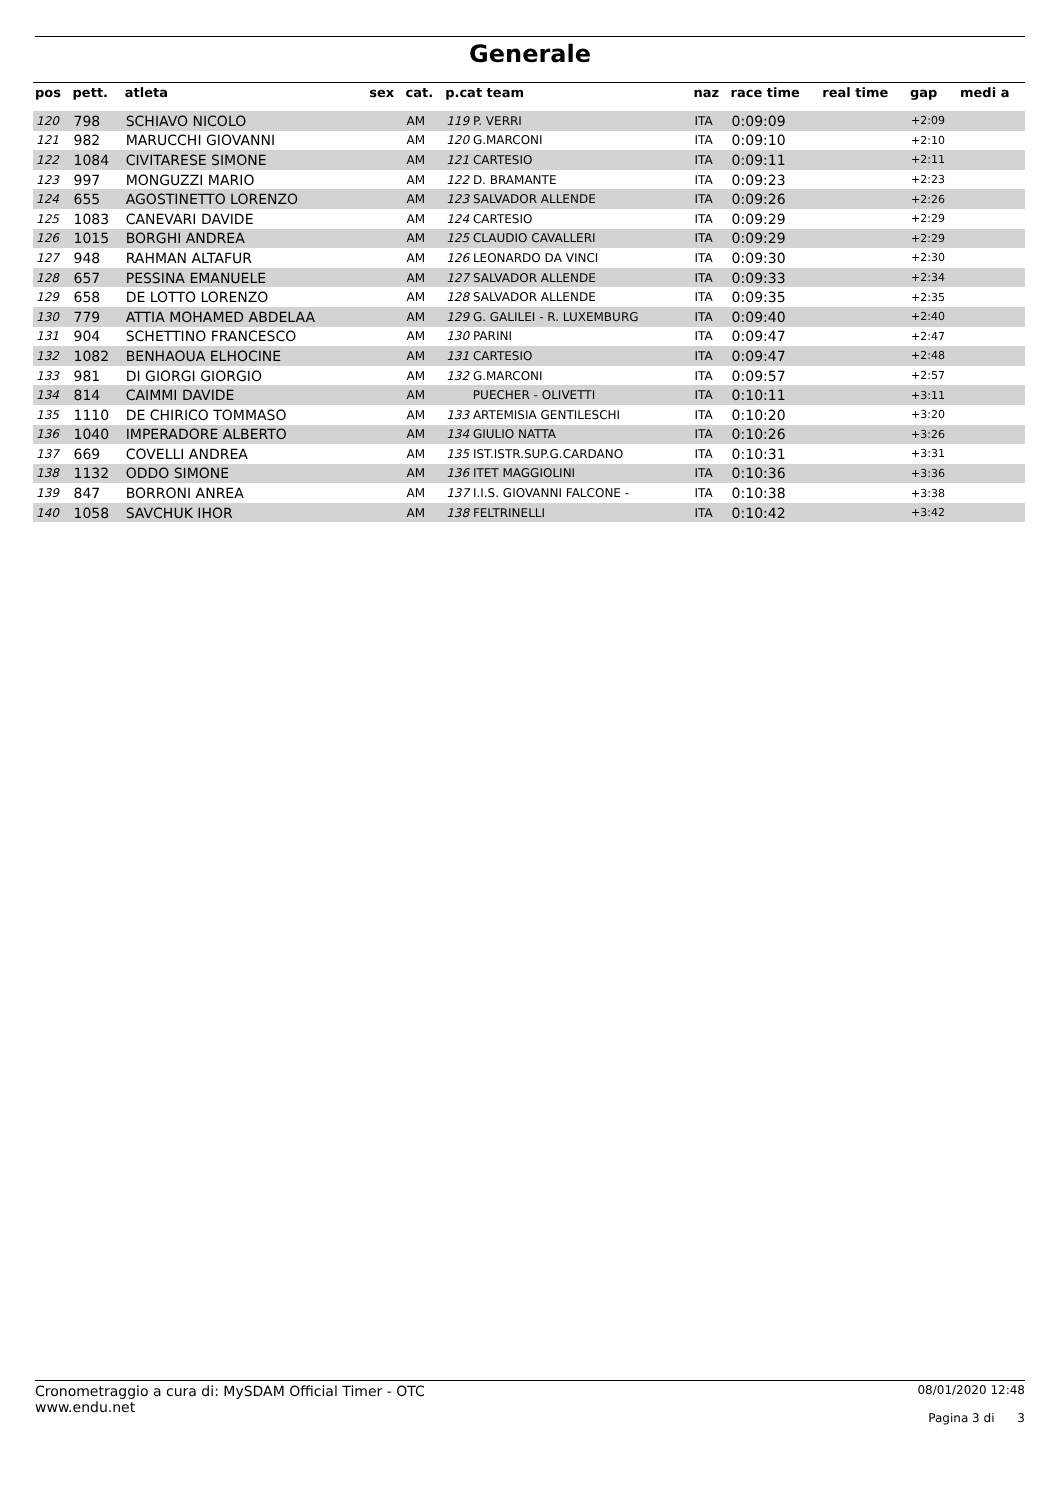Generale
| pos | pett. | atleta | sex | cat. | p.cat team | naz | race time | real time | gap | medi a |
| --- | --- | --- | --- | --- | --- | --- | --- | --- | --- | --- |
| 120 | 798 | SCHIAVO NICOLO | | AM | 119 P. VERRI | ITA | 0:09:09 | | +2:09 | |
| 121 | 982 | MARUCCHI GIOVANNI | | AM | 120 G.MARCONI | ITA | 0:09:10 | | +2:10 | |
| 122 | 1084 | CIVITARESE SIMONE | | AM | 121 CARTESIO | ITA | 0:09:11 | | +2:11 | |
| 123 | 997 | MONGUZZI MARIO | | AM | 122 D. BRAMANTE | ITA | 0:09:23 | | +2:23 | |
| 124 | 655 | AGOSTINETTO LORENZO | | AM | 123 SALVADOR ALLENDE | ITA | 0:09:26 | | +2:26 | |
| 125 | 1083 | CANEVARI DAVIDE | | AM | 124 CARTESIO | ITA | 0:09:29 | | +2:29 | |
| 126 | 1015 | BORGHI ANDREA | | AM | 125 CLAUDIO CAVALLERI | ITA | 0:09:29 | | +2:29 | |
| 127 | 948 | RAHMAN ALTAFUR | | AM | 126 LEONARDO DA VINCI | ITA | 0:09:30 | | +2:30 | |
| 128 | 657 | PESSINA EMANUELE | | AM | 127 SALVADOR ALLENDE | ITA | 0:09:33 | | +2:34 | |
| 129 | 658 | DE LOTTO LORENZO | | AM | 128 SALVADOR ALLENDE | ITA | 0:09:35 | | +2:35 | |
| 130 | 779 | ATTIA MOHAMED ABDELAA | | AM | 129 G. GALILEI - R. LUXEMBURG | ITA | 0:09:40 | | +2:40 | |
| 131 | 904 | SCHETTINO FRANCESCO | | AM | 130 PARINI | ITA | 0:09:47 | | +2:47 | |
| 132 | 1082 | BENHAOUA ELHOCINE | | AM | 131 CARTESIO | ITA | 0:09:47 | | +2:48 | |
| 133 | 981 | DI GIORGI GIORGIO | | AM | 132 G.MARCONI | ITA | 0:09:57 | | +2:57 | |
| 134 | 814 | CAIMMI DAVIDE | | AM | PUECHER - OLIVETTI | ITA | 0:10:11 | | +3:11 | |
| 135 | 1110 | DE CHIRICO TOMMASO | | AM | 133 ARTEMISIA GENTILESCHI | ITA | 0:10:20 | | +3:20 | |
| 136 | 1040 | IMPERADORE ALBERTO | | AM | 134 GIULIO NATTA | ITA | 0:10:26 | | +3:26 | |
| 137 | 669 | COVELLI ANDREA | | AM | 135 IST.ISTR.SUP.G.CARDANO | ITA | 0:10:31 | | +3:31 | |
| 138 | 1132 | ODDO SIMONE | | AM | 136 ITET MAGGIOLINI | ITA | 0:10:36 | | +3:36 | |
| 139 | 847 | BORRONI ANREA | | AM | 137 I.I.S. GIOVANNI FALCONE - | ITA | 0:10:38 | | +3:38 | |
| 140 | 1058 | SAVCHUK IHOR | | AM | 138 FELTRINELLI | ITA | 0:10:42 | | +3:42 | |
Cronometraggio a cura di: MySDAM Official Timer - OTC
www.endu.net
08/01/2020 12:48
Pagina 3 di 3